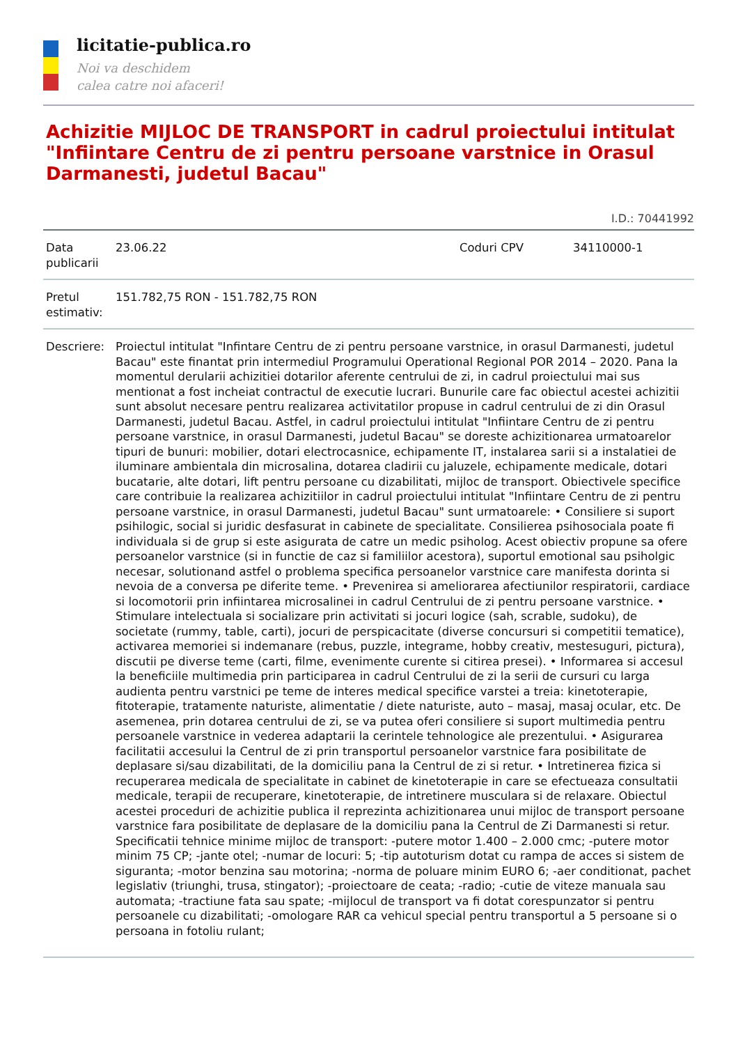licitatie-publica.ro
Noi va deschidem
calea catre noi afaceri!
Achizitie MIJLOC DE TRANSPORT in cadrul proiectului intitulat "Infiintare Centru de zi pentru persoane varstnice in Orasul Darmanesti, judetul Bacau"
I.D.: 70441992
| Data publicarii | 23.06.22 | Coduri CPV | 34110000-1 |
| Pretul estimativ: | 151.782,75 RON - 151.782,75 RON | | |
| Descriere: | Proiectul intitulat "Infintare Centru de zi pentru persoane varstnice, in orasul Darmanesti, judetul Bacau" este finantat prin intermediul Programului Operational Regional POR 2014 – 2020. Pana la momentul derularii achizitiei dotarilor aferente centrului de zi, in cadrul proiectului mai sus mentionat a fost incheiat contractul de executie lucrari. Bunurile care fac obiectul acestei achizitii sunt absolut necesare pentru realizarea activitatilor propuse in cadrul centrului de zi din Orasul Darmanesti, judetul Bacau. Astfel, in cadrul proiectului intitulat "Infiintare Centru de zi pentru persoane varstnice, in orasul Darmanesti, judetul Bacau" se doreste achizitionarea urmatoarelor tipuri de bunuri: mobilier, dotari electrocasnice, echipamente IT, instalarea sarii si a instalatiei de iluminare ambientala din microsalina, dotarea cladirii cu jaluzele, echipamente medicale, dotari bucatarie, alte dotari, lift pentru persoane cu dizabilitati, mijloc de transport. Obiectivele specifice care contribuie la realizarea achizitiilor in cadrul proiectului intitulat "Infiintare Centru de zi pentru persoane varstnice, in orasul Darmanesti, judetul Bacau" sunt urmatoarele: • Consiliere si suport psihilogic, social si juridic desfasurat in cabinete de specialitate. Consilierea psihosociala poate fi individuala si de grup si este asigurata de catre un medic psiholog. Acest obiectiv propune sa ofere persoanelor varstnice (si in functie de caz si familiilor acestora), suportul emotional sau psiholgic necesar, solutionand astfel o problema specifica persoanelor varstnice care manifesta dorinta si nevoia de a conversa pe diferite teme. • Prevenirea si ameliorarea afectiunilor respiratorii, cardiace si locomotorii prin infiintarea microsalinei in cadrul Centrului de zi pentru persoane varstnice. • Stimulare intelectuala si socializare prin activitati si jocuri logice (sah, scrable, sudoku), de societate (rummy, table, carti), jocuri de perspicacitate (diverse concursuri si competitii tematice), activarea memoriei si indemanare (rebus, puzzle, integrame, hobby creativ, mestesuguri, pictura), discutii pe diverse teme (carti, filme, evenimente curente si citirea presei). • Informarea si accesul la beneficiile multimedia prin participarea in cadrul Centrului de zi la serii de cursuri cu larga audienta pentru varstnici pe teme de interes medical specifice varstei a treia: kinetoterapie, fitoterapie, tratamente naturiste, alimentatie / diete naturiste, auto – masaj, masaj ocular, etc. De asemenea, prin dotarea centrului de zi, se va putea oferi consiliere si suport multimedia pentru persoanele varstnice in vederea adaptarii la cerintele tehnologice ale prezentului. • Asigurarea facilitatii accesului la Centrul de zi prin transportul persoanelor varstnice fara posibilitate de deplasare si/sau dizabilitati, de la domiciliu pana la Centrul de zi si retur. • Intretinerea fizica si recuperarea medicala de specialitate in cabinet de kinetoterapie in care se efectueaza consultatii medicale, terapii de recuperare, kinetoterapie, de intretinere musculara si de relaxare. Obiectul acestei proceduri de achizitie publica il reprezinta achizitionarea unui mijloc de transport persoane varstnice fara posibilitate de deplasare de la domiciliu pana la Centrul de Zi Darmanesti si retur. Specificatii tehnice minime mijloc de transport: -putere motor 1.400 – 2.000 cmc; -putere motor minim 75 CP; -jante otel; -numar de locuri: 5; -tip autoturism dotat cu rampa de acces si sistem de siguranta; -motor benzina sau motorina; -norma de poluare minim EURO 6; -aer conditionat, pachet legislativ (triunghi, trusa, stingator); -proiectoare de ceata; -radio; -cutie de viteze manuala sau automata; -tractiune fata sau spate; -mijlocul de transport va fi dotat corespunzator si pentru persoanele cu dizabilitati; -omologare RAR ca vehicul special pentru transportul a 5 persoane si o persoana in fotoliu rulant; | | |